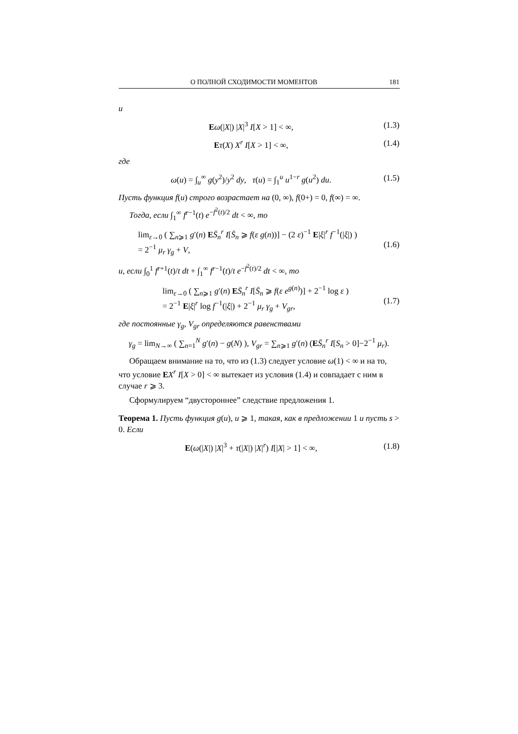О ПОЛНОЙ СХОДИМОСТИ МОМЕНТОВ 181
и
Eω(|X|) |X|<sup>3</sup> I[X > 1] < ∞, (1.3)
Eτ(X) X<sup>r</sup> I[X > 1] < ∞, (1.4)
где
ω(u) = ∫<sub>u</sub><sup>∞</sup> g(y<sup>2</sup>)/y<sup>2</sup> dy, τ(u) = ∫<sub>1</sub><sup>u</sup> u<sup>1−r</sup> g(u<sup>2</sup>) du. (1.5)
Пусть функция f(u) строго возрастает на (0, ∞), f(0+) = 0, f(∞) = ∞.
Тогда, если ∫<sub>1</sub><sup>∞</sup> f<sup>r−1</sup>(t) e<sup>−f<sup>2</sup>(t)/2</sup> dt < ∞, то
lim<sub>ε→0</sub> ( ∑<sub>n⩾1</sub> g′(n) ES̄<sub>n</sub><sup>r</sup> I[S̄<sub>n</sub> ⩾ f(ε g(n))] − (2 ε)<sup>−1</sup> E|ξ|<sup>r</sup> f<sup>−1</sup>(|ξ|) )
= 2<sup>−1</sup> μ<sub>r</sub> γ<sub>g</sub> + V,
(1.6)
и, если ∫<sub>0</sub><sup>1</sup> f<sup>r+1</sup>(t)/t dt + ∫<sub>1</sub><sup>∞</sup> f<sup>r−1</sup>(t)/t e<sup>−f<sup>2</sup>(t)/2</sup> dt < ∞, то
lim<sub>ε→0</sub> ( ∑<sub>n⩾1</sub> g′(n) ES̄<sub>n</sub><sup>r</sup> I[S̄<sub>n</sub> ⩾ f(ε e<sup>g(n)</sup>)] + 2<sup>−1</sup> log ε )
= 2<sup>−1</sup> E|ξ|<sup>r</sup> log f<sup>−1</sup>(|ξ|) + 2<sup>−1</sup> μ<sub>r</sub> γ<sub>g</sub> + V<sub>gr</sub>,
(1.7)
где постоянные γ<sub>g</sub>, V<sub>gr</sub> определяются равенствами
γ<sub>g</sub> = lim<sub>N→∞</sub> ( ∑<sub>n=1</sub><sup>N</sup> g′(n) − g(N) ), V<sub>gr</sub> = ∑<sub>n⩾1</sub> g′(n) (ES̄<sub>n</sub><sup>r</sup> I[S<sub>n</sub> > 0]−2<sup>−1</sup> μ<sub>r</sub>).
Обращаем внимание на то, что из (1.3) следует условие ω(1) < ∞ и на то, что условие EX<sup>r</sup> I[X > 0] < ∞ вытекает из условия (1.4) и совпадает с ним в случае r ⩾ 3.
Сформулируем “двустороннее” следствие предложения 1.
Теорема 1. Пусть функция g(u), u ⩾ 1, такая, как в предложении 1 и пусть s > 0. Если
E(ω(|X|) |X|<sup>3</sup> + τ(|X|) |X|<sup>r</sup>) I[|X| > 1] < ∞, (1.8)